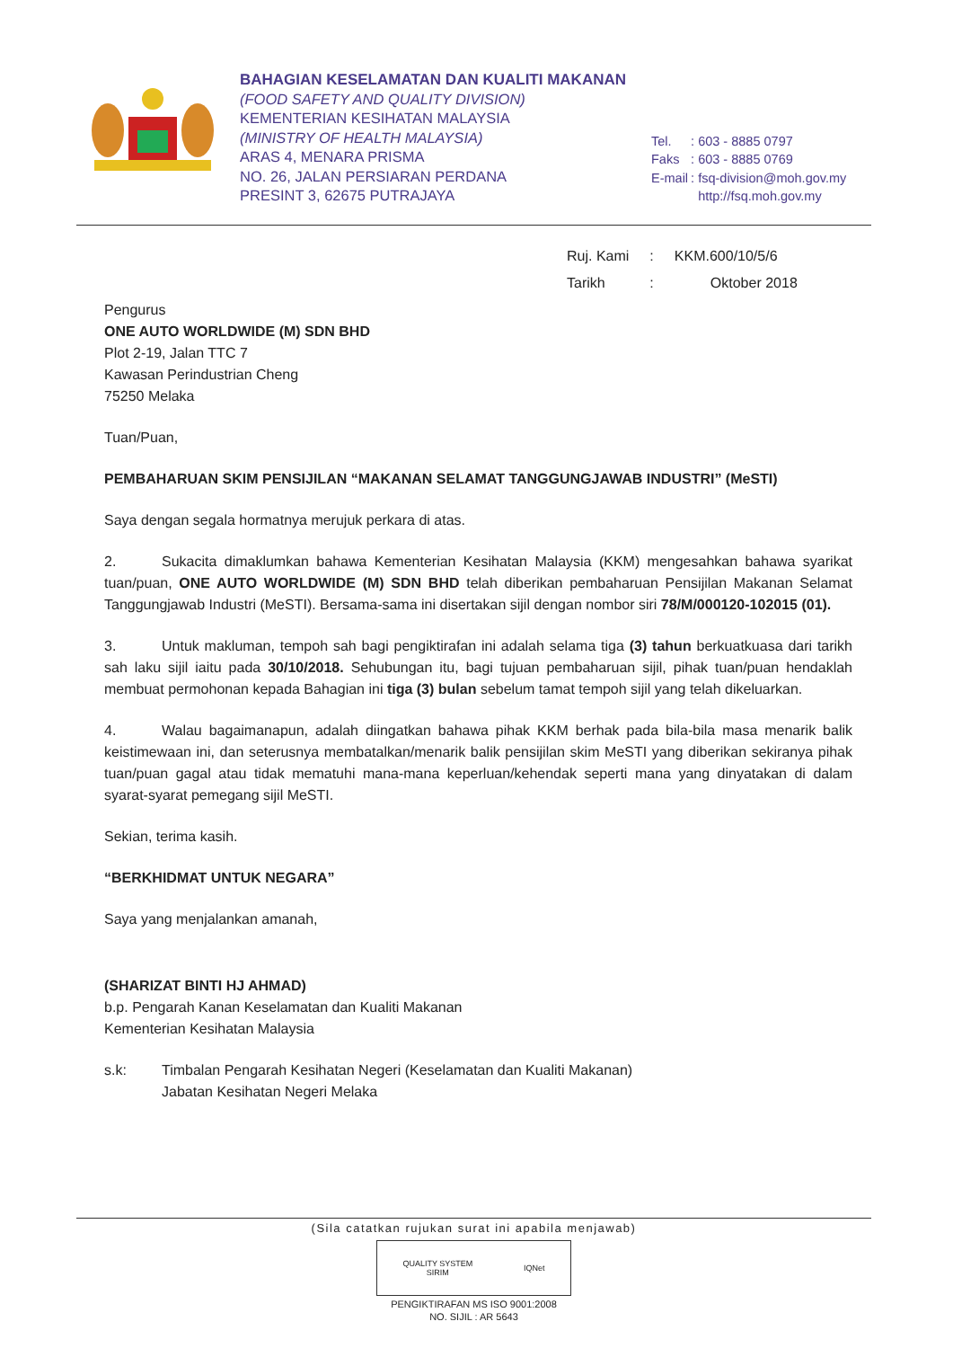BAHAGIAN KESELAMATAN DAN KUALITI MAKANAN
(FOOD SAFETY AND QUALITY DIVISION)
KEMENTERIAN KESIHATAN MALAYSIA
(MINISTRY OF HEALTH MALAYSIA)
ARAS 4, MENARA PRISMA
NO. 26, JALAN PERSIARAN PERDANA
PRESINT 3, 62675 PUTRAJAYA
| Tel. | : 603 - 8885 0797 |
| Faks | : 603 - 8885 0769 |
| E-mail | : fsq-division@moh.gov.my |
| | http://fsq.moh.gov.my |
| Ruj. Kami | : | KKM.600/10/5/6 |
| Tarikh | : | Oktober 2018 |
Pengurus
ONE AUTO WORLDWIDE (M) SDN BHD
Plot 2-19, Jalan TTC 7
Kawasan Perindustrian Cheng
75250 Melaka
Tuan/Puan,
PEMBAHARUAN SKIM PENSIJILAN “MAKANAN SELAMAT TANGGUNGJAWAB INDUSTRI” (MeSTI)
Saya dengan segala hormatnya merujuk perkara di atas.
2. Sukacita dimaklumkan bahawa Kementerian Kesihatan Malaysia (KKM) mengesahkan bahawa syarikat tuan/puan, ONE AUTO WORLDWIDE (M) SDN BHD telah diberikan pembaharuan Pensijilan Makanan Selamat Tanggungjawab Industri (MeSTI). Bersama-sama ini disertakan sijil dengan nombor siri 78/M/000120-102015 (01).
3. Untuk makluman, tempoh sah bagi pengiktirafan ini adalah selama tiga (3) tahun berkuatkuasa dari tarikh sah laku sijil iaitu pada 30/10/2018. Sehubungan itu, bagi tujuan pembaharuan sijil, pihak tuan/puan hendaklah membuat permohonan kepada Bahagian ini tiga (3) bulan sebelum tamat tempoh sijil yang telah dikeluarkan.
4. Walau bagaimanapun, adalah diingatkan bahawa pihak KKM berhak pada bila-bila masa menarik balik keistimewaan ini, dan seterusnya membatalkan/menarik balik pensijilan skim MeSTI yang diberikan sekiranya pihak tuan/puan gagal atau tidak mematuhi mana-mana keperluan/kehendak seperti mana yang dinyatakan di dalam syarat-syarat pemegang sijil MeSTI.
Sekian, terima kasih.
“BERKHIDMAT UNTUK NEGARA”
Saya yang menjalankan amanah,
(SHARIZAT BINTI HJ AHMAD)
b.p. Pengarah Kanan Keselamatan dan Kualiti Makanan
Kementerian Kesihatan Malaysia
s.k: Timbalan Pengarah Kesihatan Negeri (Keselamatan dan Kualiti Makanan)
Jabatan Kesihatan Negeri Melaka
(Sila catatkan rujukan surat ini apabila menjawab)
QUALITY SYSTEM
SIRIM IQNet
PENGIKTIRAFAN MS ISO 9001:2008
NO. SIJIL : AR 5643